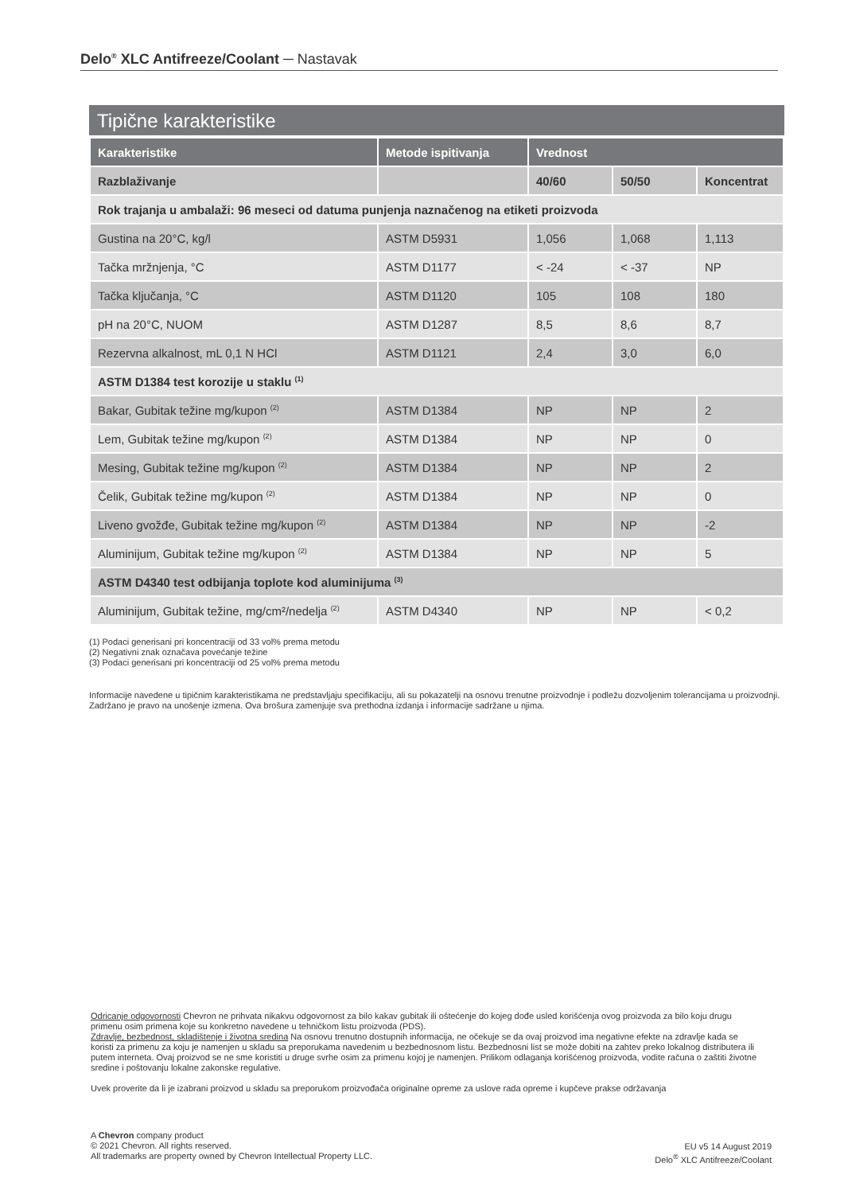Delo<sup>®</sup> XLC Antifreeze/Coolant ─ Nastavak
Tipične karakteristike
| Karakteristike | Metode ispitivanja | Vrednost | | |
| --- | --- | --- | --- | --- |
| Razblaživanje | | 40/60 | 50/50 | Koncentrat |
| Rok trajanja u ambalaži: 96 meseci od datuma punjenja naznačenog na etiketi proizvoda | | | | |
| Gustina na 20°C, kg/l | ASTM D5931 | 1,056 | 1,068 | 1,113 |
| Tačka mržnjenja, °C | ASTM D1177 | < -24 | < -37 | NP |
| Tačka ključanja, °C | ASTM D1120 | 105 | 108 | 180 |
| pH na 20°C, NUOM | ASTM D1287 | 8,5 | 8,6 | 8,7 |
| Rezervna alkalnost, mL 0,1 N HCl | ASTM D1121 | 2,4 | 3,0 | 6,0 |
| ASTM D1384 test korozije u staklu <sup>(1)</sup> | | | | |
| Bakar, Gubitak težine mg/kupon <sup>(2)</sup> | ASTM D1384 | NP | NP | 2 |
| Lem, Gubitak težine mg/kupon <sup>(2)</sup> | ASTM D1384 | NP | NP | 0 |
| Mesing, Gubitak težine mg/kupon <sup>(2)</sup> | ASTM D1384 | NP | NP | 2 |
| Čelik, Gubitak težine mg/kupon <sup>(2)</sup> | ASTM D1384 | NP | NP | 0 |
| Liveno gvožđe, Gubitak težine mg/kupon <sup>(2)</sup> | ASTM D1384 | NP | NP | -2 |
| Aluminijum, Gubitak težine mg/kupon <sup>(2)</sup> | ASTM D1384 | NP | NP | 5 |
| ASTM D4340 test odbijanja toplote kod aluminijuma <sup>(3)</sup> | | | | |
| Aluminijum, Gubitak težine, mg/cm²/nedelja <sup>(2)</sup> | ASTM D4340 | NP | NP | < 0,2 |
(1) Podaci generisani pri koncentraciji od 33 vol% prema metodu
(2) Negativni znak označava povećanje težine
(3) Podaci generisani pri koncentraciji od 25 vol% prema metodu
Informacije navedene u tipičnim karakteristikama ne predstavljaju specifikaciju, ali su pokazatelji na osnovu trenutne proizvodnje i podležu dozvoljenim tolerancijama u proizvodnji. Zadržano je pravo na unošenje izmena. Ova brošura zamenjuje sva prethodna izdanja i informacije sadržane u njima.
Odricanje odgovornosti Chevron ne prihvata nikakvu odgovornost za bilo kakav gubitak ili oštećenje do kojeg dođe usled korišćenja ovog proizvoda za bilo koju drugu primenu osim primena koje su konkretno navedene u tehničkom listu proizvoda (PDS).
Zdravlje, bezbednost, skladištenje i životna sredina Na osnovu trenutno dostupnih informacija, ne očekuje se da ovaj proizvod ima negativne efekte na zdravlje kada se koristi za primenu za koju je namenjen u skladu sa preporukama navedenim u bezbednosnom listu. Bezbednosni list se može dobiti na zahtev preko lokalnog distributera ili putem interneta. Ovaj proizvod se ne sme koristiti u druge svrhe osim za primenu kojoj je namenjen. Prilikom odlaganja korišćenog proizvoda, vodite računa o zaštiti životne sredine i poštovanju lokalne zakonske regulative.
Uvek proverite da li je izabrani proizvod u skladu sa preporukom proizvođača originalne opreme za uslove rada opreme i kupčeve prakse održavanja
A Chevron company product
© 2021 Chevron. All rights reserved.
All trademarks are property owned by Chevron Intellectual Property LLC.
EU v5 14 August 2019
Delo<sup>®</sup> XLC Antifreeze/Coolant